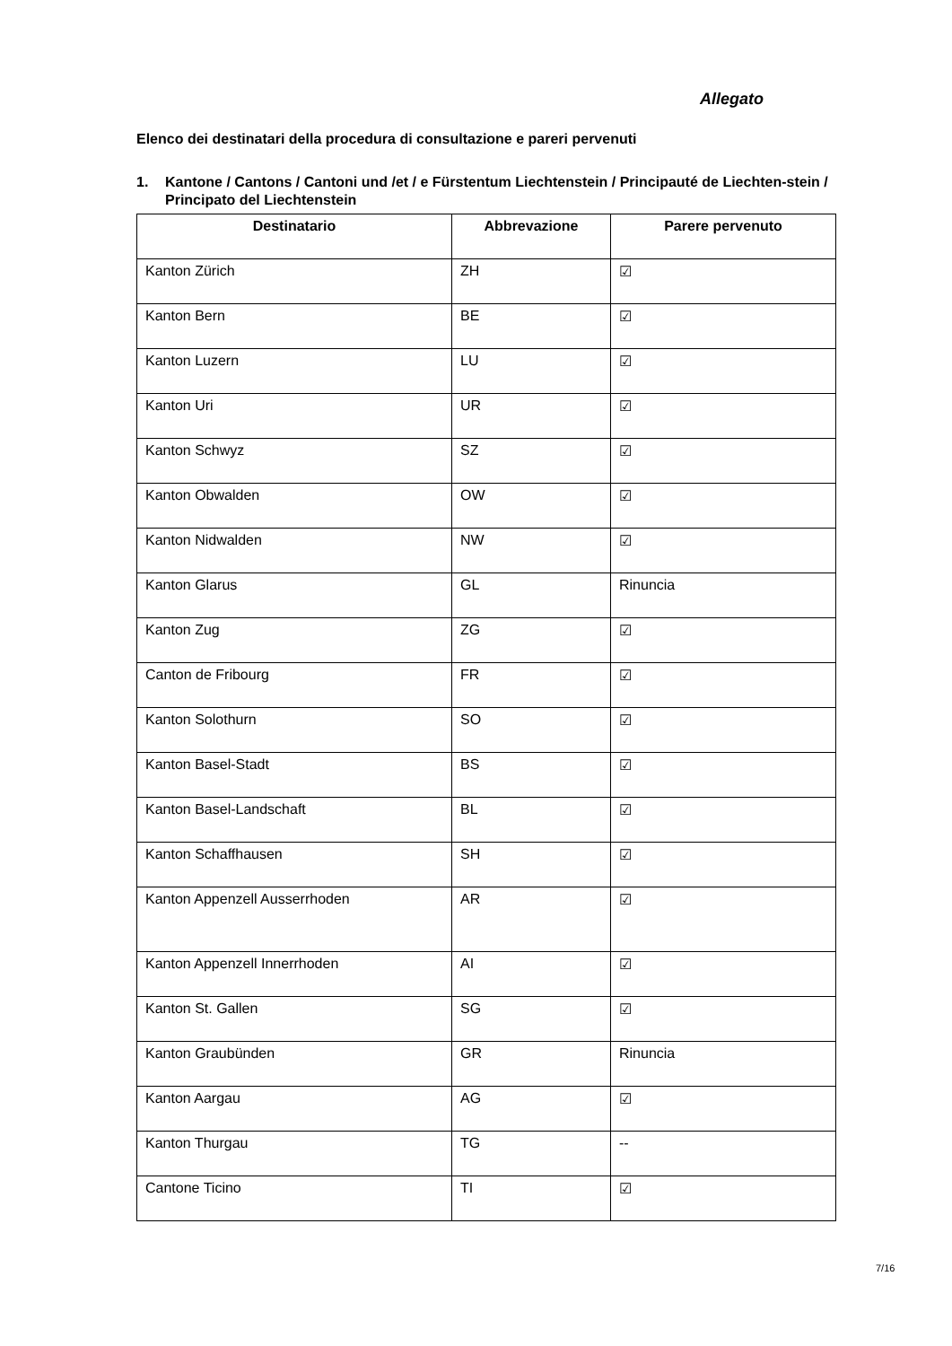Allegato
Elenco dei destinatari della procedura di consultazione e pareri pervenuti
1. Kantone / Cantons / Cantoni und /et / e Fürstentum Liechtenstein / Principauté de Liechten-stein / Principato del Liechtenstein
| Destinatario | Abbrevazione | Parere pervenuto |
| --- | --- | --- |
| Kanton Zürich | ZH | ☑ |
| Kanton Bern | BE | ☑ |
| Kanton Luzern | LU | ☑ |
| Kanton Uri | UR | ☑ |
| Kanton Schwyz | SZ | ☑ |
| Kanton Obwalden | OW | ☑ |
| Kanton Nidwalden | NW | ☑ |
| Kanton Glarus | GL | Rinuncia |
| Kanton Zug | ZG | ☑ |
| Canton de Fribourg | FR | ☑ |
| Kanton Solothurn | SO | ☑ |
| Kanton Basel-Stadt | BS | ☑ |
| Kanton Basel-Landschaft | BL | ☑ |
| Kanton Schaffhausen | SH | ☑ |
| Kanton Appenzell Ausserrhoden | AR | ☑ |
| Kanton Appenzell Innerrhoden | AI | ☑ |
| Kanton St. Gallen | SG | ☑ |
| Kanton Graubünden | GR | Rinuncia |
| Kanton Aargau | AG | ☑ |
| Kanton Thurgau | TG | -- |
| Cantone Ticino | TI | ☑ |
7/16